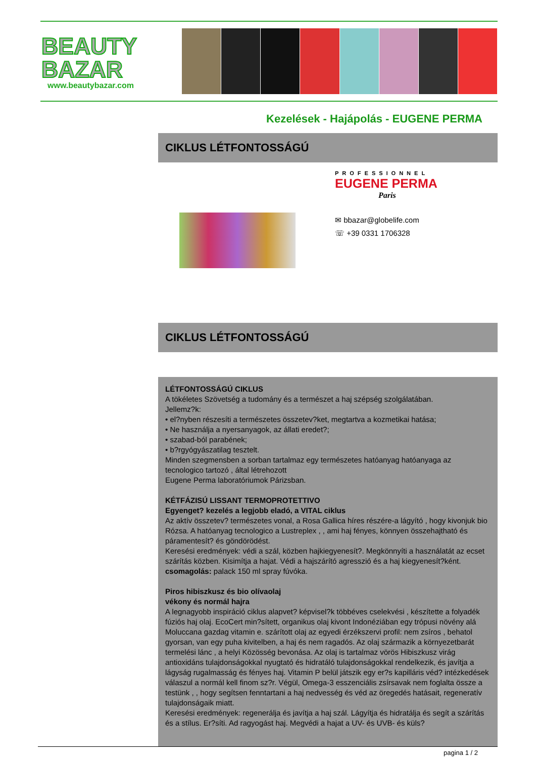BEAUTY
BAZAR
www.beautybazar.com
Kezelések - Hajápolás - EUGENE PERMA
CIKLUS LÉTFONTOSSÁGÚ
PROFESSIONNEL
EUGENE PERMA
Paris
✉ bbazar@globelife.com
☏ +39 0331 1706328
CIKLUS LÉTFONTOSSÁGÚ
LÉTFONTOSSÁGÚ CIKLUS
A tökéletes Szövetség a tudomány és a természet a haj szépség szolgálatában.
Jellemz?k:
• el?nyben részesíti a természetes összetev?ket, megtartva a kozmetikai hatása;
• Ne használja a nyersanyagok, az állati eredet?;
• szabad-ból parabének;
• b?rgyógyászatilag tesztelt.
Minden szegmensben a sorban tartalmaz egy természetes hatóanyag hatóanyaga az tecnologico tartozó , által létrehozott
Eugene Perma laboratóriumok Párizsban.
KÉTFÁZISÚ LISSANT TERMOPROTETTIVO
Egyenget? kezelés a legjobb eladó, a VITAL ciklus
Az aktív összetev? természetes vonal, a Rosa Gallica híres részére-a lágyító , hogy kivonjuk bio Rózsa. A hatóanyag tecnologico a Lustreplex , , ami haj fényes, könnyen összehajtható és páramentesít? és göndörödést.
Keresési eredmények: védi a szál, közben hajkiegyenesít?. Megkönnyíti a használatát az ecset szárítás közben. Kisimítja a hajat. Védi a hajszárító agresszió és a haj kiegyenesít?ként.
csomagolás: palack 150 ml spray fúvóka.
Piros hibiszkusz és bio olívaolaj
vékony és normál hajra
A legnagyobb inspiráció ciklus alapvet? képvisel?k többéves cselekvési , készítette a folyadék fúziós haj olaj. EcoCert min?sített, organikus olaj kivont Indonéziában egy trópusi növény alá Moluccana gazdag vitamin e. szárított olaj az egyedi érzékszervi profil: nem zsíros , behatol gyorsan, van egy puha kivitelben, a haj és nem ragadós. Az olaj származik a környezetbarát termelési lánc , a helyi Közösség bevonása. Az olaj is tartalmaz vörös Hibiszkusz virág antioxidáns tulajdonságokkal nyugtató és hidratáló tulajdonságokkal rendelkezik, és javítja a lágyság rugalmasság és fényes haj. Vitamin P belül játszik egy er?s kapilláris véd? intézkedések válaszul a normál kell finom sz?r. Végül, Omega-3 esszenciális zsírsavak nem foglalta össze a testünk , , hogy segítsen fenntartani a haj nedvesség és véd az öregedés hatásait, regeneratív tulajdonságaik miatt.
Keresési eredmények: regenerálja és javítja a haj szál. Lágyítja és hidratálja és segít a szárítás és a stílus. Er?síti. Ad ragyogást haj. Megvédi a hajat a UV- és UVB- és küls?
pagina 1 / 2